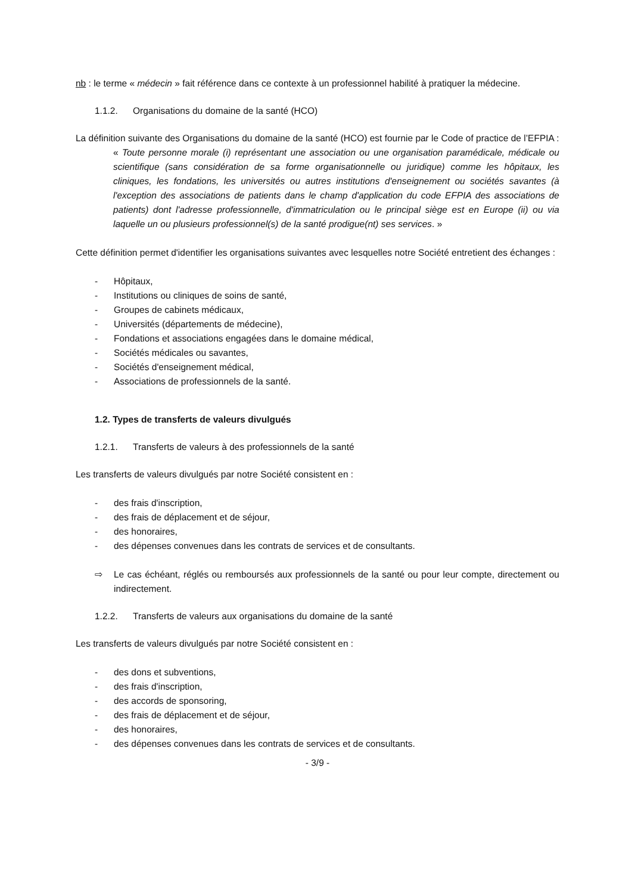nb : le terme « médecin » fait référence dans ce contexte à un professionnel habilité à pratiquer la médecine.
1.1.2. Organisations du domaine de la santé (HCO)
La définition suivante des Organisations du domaine de la santé (HCO) est fournie par le Code of practice de l’EFPIA :
« Toute personne morale (i) représentant une association ou une organisation paramédicale, médicale ou scientifique (sans considération de sa forme organisationnelle ou juridique) comme les hôpitaux, les cliniques, les fondations, les universités ou autres institutions d'enseignement ou sociétés savantes (à l'exception des associations de patients dans le champ d'application du code EFPIA des associations de patients) dont l'adresse professionnelle, d'immatriculation ou le principal siège est en Europe (ii) ou via laquelle un ou plusieurs professionnel(s) de la santé prodigue(nt) ses services. »
Cette définition permet d'identifier les organisations suivantes avec lesquelles notre Société entretient des échanges :
- Hôpitaux,
- Institutions ou cliniques de soins de santé,
- Groupes de cabinets médicaux,
- Universités (départements de médecine),
- Fondations et associations engagées dans le domaine médical,
- Sociétés médicales ou savantes,
- Sociétés d'enseignement médical,
- Associations de professionnels de la santé.
1.2. Types de transferts de valeurs divulgués
1.2.1. Transferts de valeurs à des professionnels de la santé
Les transferts de valeurs divulgués par notre Société consistent en :
- des frais d'inscription,
- des frais de déplacement et de séjour,
- des honoraires,
- des dépenses convenues dans les contrats de services et de consultants.
⇨ Le cas échéant, réglés ou remboursés aux professionnels de la santé ou pour leur compte, directement ou indirectement.
1.2.2. Transferts de valeurs aux organisations du domaine de la santé
Les transferts de valeurs divulgués par notre Société consistent en :
- des dons et subventions,
- des frais d'inscription,
- des accords de sponsoring,
- des frais de déplacement et de séjour,
- des honoraires,
- des dépenses convenues dans les contrats de services et de consultants.
- 3/9 -